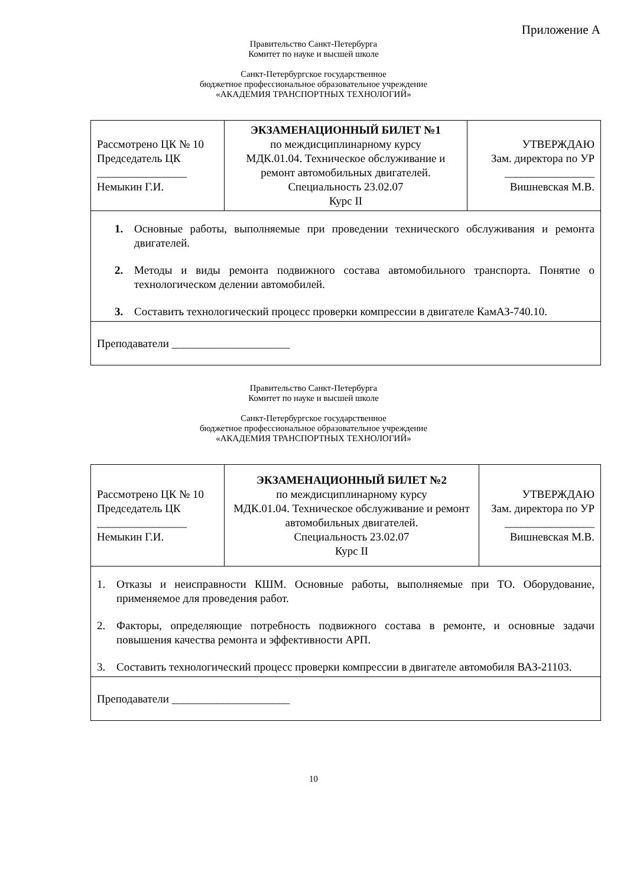Приложение А
Правительство Санкт-Петербурга
Комитет по науке и высшей школе
Санкт-Петербургское государственное
бюджетное профессиональное образовательное учреждение
«АКАДЕМИЯ ТРАНСПОРТНЫХ ТЕХНОЛОГИЙ»
| Рассмотрено ЦК № 10 Председатель ЦК ________________ Немыкин Г.И. | ЭКЗАМЕНАЦИОННЫЙ БИЛЕТ №1 по междисциплинарному курсу МДК.01.04. Техническое обслуживание и ремонт автомобильных двигателей. Специальность 23.02.07 Курс II | УТВЕРЖДАЮ Зам. директора по УР ________________ Вишневская М.В. |
| 1. Основные работы, выполняемые при проведении технического обслуживания и ремонта двигателей. 2. Методы и виды ремонта подвижного состава автомобильного транспорта. Понятие о технологическом делении автомобилей. 3. Составить технологический процесс проверки компрессии в двигателе КамАЗ-740.10. | | |
| Преподаватели _____________________ | | |
Правительство Санкт-Петербурга
Комитет по науке и высшей школе
Санкт-Петербургское государственное
бюджетное профессиональное образовательное учреждение
«АКАДЕМИЯ ТРАНСПОРТНЫХ ТЕХНОЛОГИЙ»
| Рассмотрено ЦК № 10 Председатель ЦК ________________ Немыкин Г.И. | ЭКЗАМЕНАЦИОННЫЙ БИЛЕТ №2 по междисциплинарному курсу МДК.01.04. Техническое обслуживание и ремонт автомобильных двигателей. Специальность 23.02.07 Курс II | УТВЕРЖДАЮ Зам. директора по УР ________________ Вишневская М.В. |
| 1. Отказы и неисправности КШМ. Основные работы, выполняемые при ТО. Оборудование, применяемое для проведения работ. 2. Факторы, определяющие потребность подвижного состава в ремонте, и основные задачи повышения качества ремонта и эффективности АРП. 3. Составить технологический процесс проверки компрессии в двигателе автомобиля ВАЗ-21103. | | |
| Преподаватели _____________________ | | |
10